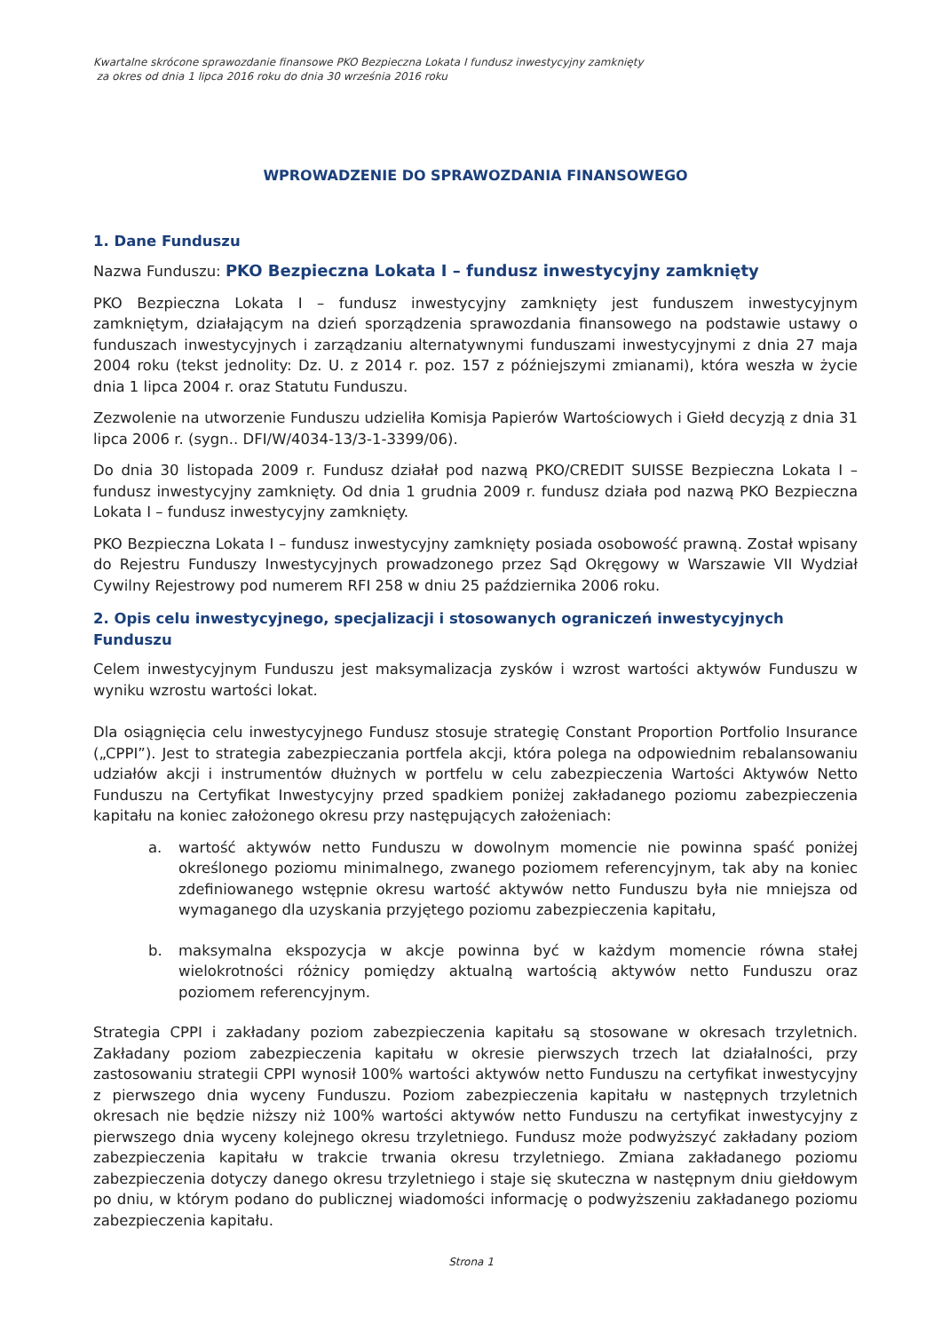Kwartalne skrócone sprawozdanie finansowe PKO Bezpieczna Lokata I fundusz inwestycyjny zamknięty
za okres od dnia 1 lipca 2016 roku do dnia 30 września 2016 roku
WPROWADZENIE DO SPRAWOZDANIA FINANSOWEGO
1. Dane Funduszu
Nazwa Funduszu: PKO Bezpieczna Lokata I – fundusz inwestycyjny zamknięty
PKO Bezpieczna Lokata I – fundusz inwestycyjny zamknięty jest funduszem inwestycyjnym zamkniętym, działającym na dzień sporządzenia sprawozdania finansowego na podstawie ustawy o funduszach inwestycyjnych i zarządzaniu alternatywnymi funduszami inwestycyjnymi z dnia 27 maja 2004 roku (tekst jednolity: Dz. U. z 2014 r. poz. 157 z późniejszymi zmianami), która weszła w życie dnia 1 lipca 2004 r. oraz Statutu Funduszu.
Zezwolenie na utworzenie Funduszu udzieliła Komisja Papierów Wartościowych i Giełd decyzją z dnia 31 lipca 2006 r. (sygn.. DFI/W/4034-13/3-1-3399/06).
Do dnia 30 listopada 2009 r. Fundusz działał pod nazwą PKO/CREDIT SUISSE Bezpieczna Lokata I – fundusz inwestycyjny zamknięty. Od dnia 1 grudnia 2009 r. fundusz działa pod nazwą PKO Bezpieczna Lokata I – fundusz inwestycyjny zamknięty.
PKO Bezpieczna Lokata I – fundusz inwestycyjny zamknięty posiada osobowość prawną. Został wpisany do Rejestru Funduszy Inwestycyjnych prowadzonego przez Sąd Okręgowy w Warszawie VII Wydział Cywilny Rejestrowy pod numerem RFI 258 w dniu 25 października 2006 roku.
2. Opis celu inwestycyjnego, specjalizacji i stosowanych ograniczeń inwestycyjnych Funduszu
Celem inwestycyjnym Funduszu jest maksymalizacja zysków i wzrost wartości aktywów Funduszu w wyniku wzrostu wartości lokat.
Dla osiągnięcia celu inwestycyjnego Fundusz stosuje strategię Constant Proportion Portfolio Insurance („CPPI”). Jest to strategia zabezpieczania portfela akcji, która polega na odpowiednim rebalansowaniu udziałów akcji i instrumentów dłużnych w portfelu w celu zabezpieczenia Wartości Aktywów Netto Funduszu na Certyfikat Inwestycyjny przed spadkiem poniżej zakładanego poziomu zabezpieczenia kapitału na koniec założonego okresu przy następujących założeniach:
a. wartość aktywów netto Funduszu w dowolnym momencie nie powinna spaść poniżej określonego poziomu minimalnego, zwanego poziomem referencyjnym, tak aby na koniec zdefiniowanego wstępnie okresu wartość aktywów netto Funduszu była nie mniejsza od wymaganego dla uzyskania przyjętego poziomu zabezpieczenia kapitału,
b. maksymalna ekspozycja w akcje powinna być w każdym momencie równa stałej wielokrotności różnicy pomiędzy aktualną wartością aktywów netto Funduszu oraz poziomem referencyjnym.
Strategia CPPI i zakładany poziom zabezpieczenia kapitału są stosowane w okresach trzyletnich. Zakładany poziom zabezpieczenia kapitału w okresie pierwszych trzech lat działalności, przy zastosowaniu strategii CPPI wynosił 100% wartości aktywów netto Funduszu na certyfikat inwestycyjny z pierwszego dnia wyceny Funduszu. Poziom zabezpieczenia kapitału w następnych trzyletnich okresach nie będzie niższy niż 100% wartości aktywów netto Funduszu na certyfikat inwestycyjny z pierwszego dnia wyceny kolejnego okresu trzyletniego. Fundusz może podwyższyć zakładany poziom zabezpieczenia kapitału w trakcie trwania okresu trzyletniego. Zmiana zakładanego poziomu zabezpieczenia dotyczy danego okresu trzyletniego i staje się skuteczna w następnym dniu giełdowym po dniu, w którym podano do publicznej wiadomości informację o podwyższeniu zakładanego poziomu zabezpieczenia kapitału.
Strona 1